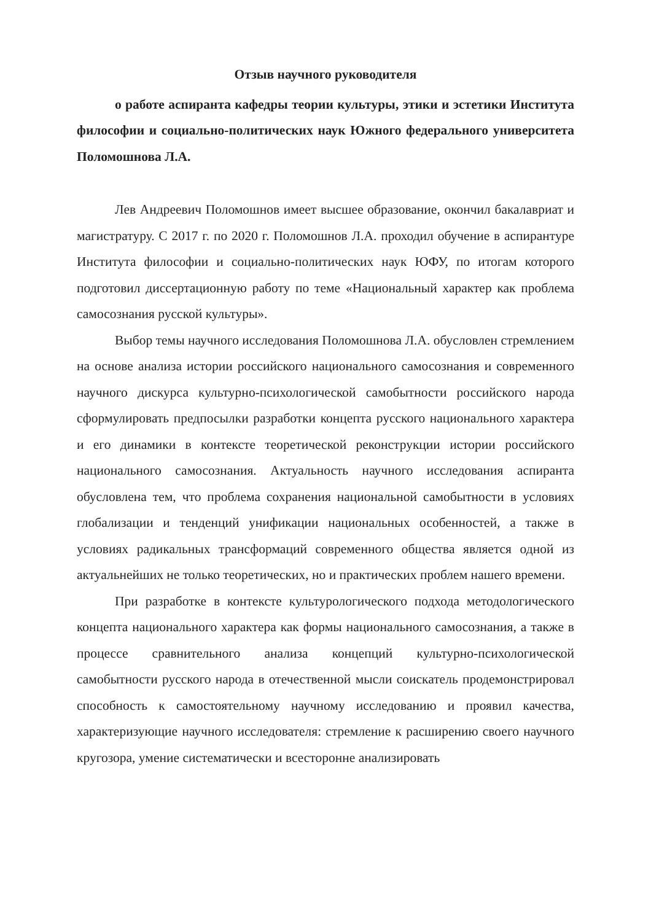Отзыв научного руководителя
о работе аспиранта кафедры теории культуры, этики и эстетики Института философии и социально-политических наук Южного федерального университета Поломошнова Л.А.
Лев Андреевич Поломошнов имеет высшее образование, окончил бакалавриат и магистратуру. С 2017 г. по 2020 г. Поломошнов Л.А. проходил обучение в аспирантуре Института философии и социально-политических наук ЮФУ, по итогам которого подготовил диссертационную работу по теме «Национальный характер как проблема самосознания русской культуры».
Выбор темы научного исследования Поломошнова Л.А. обусловлен стремлением на основе анализа истории российского национального самосознания и современного научного дискурса культурно-психологической самобытности российского народа сформулировать предпосылки разработки концепта русского национального характера и его динамики в контексте теоретической реконструкции истории российского национального самосознания. Актуальность научного исследования аспиранта обусловлена тем, что проблема сохранения национальной самобытности в условиях глобализации и тенденций унификации национальных особенностей, а также в условиях радикальных трансформаций современного общества является одной из актуальнейших не только теоретических, но и практических проблем нашего времени.
При разработке в контексте культурологического подхода методологического концепта национального характера как формы национального самосознания, а также в процессе сравнительного анализа концепций культурно-психологической самобытности русского народа в отечественной мысли соискатель продемонстрировал способность к самостоятельному научному исследованию и проявил качества, характеризующие научного исследователя: стремление к расширению своего научного кругозора, умение систематически и всесторонне анализировать